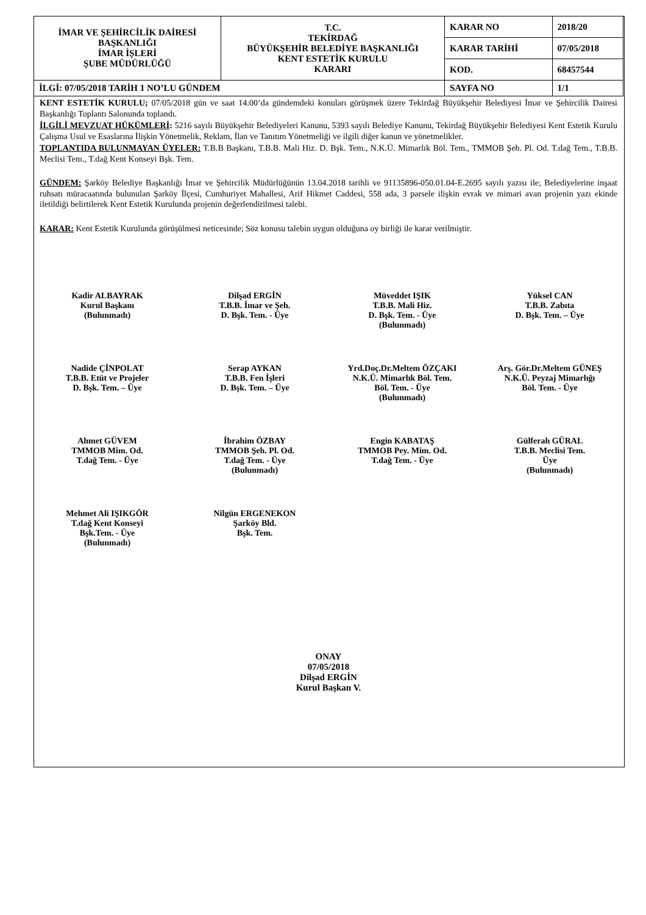| İMAR VE ŞEHİRCİLİK DAİRESİ BAŞKANLIĞI İMAR İŞLERİ ŞUBE MÜDÜRLÜĞÜ | T.C. TEKİRDAĞ BÜYÜKŞEHİR BELEDİYE BAŞKANLIĞI KENT ESTETİK KURULU KARARI | KARAR NO | 2018/20 |
| | | KARAR TARİHİ | 07/05/2018 |
| | | KOD. | 68457544 |
| İLGİ: 07/05/2018 TARİH 1 NO’LU GÜNDEM | | SAYFA NO | 1/1 |
KENT ESTETİK KURULU; 07/05/2018 gün ve saat 14:00’da gündemdeki konuları görüşmek üzere Tekirdağ Büyükşehir Belediyesi İmar ve Şehircilik Dairesi Başkanlığı Toplantı Salonunda toplandı.
İLGİLİ MEVZUAT HÜKÜMLERİ: 5216 sayılı Büyükşehir Belediyeleri Kanunu, 5393 sayılı Belediye Kanunu, Tekirdağ Büyükşehir Belediyesi Kent Estetik Kurulu Çalışma Usul ve Esaslarına İlişkin Yönetmelik, Reklam, İlan ve Tanıtım Yönetmeliği ve ilgili diğer kanun ve yönetmelikler.
TOPLANTIDA BULUNMAYAN ÜYELER: T.B.B Başkanı, T.B.B. Mali Hiz. D. Bşk. Tem., N.K.Ü. Mimarlık Böl. Tem., TMMOB Şeh. Pl. Od. T.dağ Tem., T.B.B. Meclisi Tem., T.dağ Kent Konseyi Bşk. Tem.
GÜNDEM: Şarköy Belediye Başkanlığı İmar ve Şehircilik Müdürlüğünün 13.04.2018 tarihli ve 91135896-050.01.04-E.2695 sayılı yazısı ile; Belediyelerine inşaat ruhsatı müracaatında bulunulan Şarköy İlçesi, Cumhuriyet Mahallesi, Arif Hikmet Caddesi, 558 ada, 3 parsele ilişkin evrak ve mimari avan projenin yazı ekinde iletildiği belirtilerek Kent Estetik Kurulunda projenin değerlendirilmesi talebi.
KARAR: Kent Estetik Kurulunda görüşülmesi neticesinde; Söz konusu talebin uygun olduğuna oy birliği ile karar verilmiştir.
Kadir ALBAYRAK
Kurul Başkanı
(Bulunmadı)
Dilşad ERGİN
T.B.B. İmar ve Şeh.
D. Bşk. Tem. - Üye
Müveddet IŞIK
T.B.B. Mali Hiz.
D. Bşk. Tem. - Üye
(Bulunmadı)
Yüksel CAN
T.B.B. Zabıta
D. Bşk. Tem. – Üye
Nadide ÇİNPOLAT
T.B.B. Etüt ve Projeler
D. Bşk. Tem. – Üye
Serap AYKAN
T.B.B. Fen İşleri
D. Bşk. Tem. – Üye
Yrd.Doç.Dr.Meltem ÖZÇAKI
N.K.Ü. Mimarlık Böl. Tem.
Böl. Tem. - Üye
(Bulunmadı)
Arş. Gör.Dr.Meltem GÜNEŞ
N.K.Ü. Peyzaj Mimarlığı
Böl. Tem. - Üye
Ahmet GÜVEM
TMMOB Mim. Od.
T.dağ Tem. - Üye
İbrahim ÖZBAY
TMMOB Şeh. Pl. Od.
T.dağ Tem. - Üye
(Bulunmadı)
Engin KABATAŞ
TMMOB Pey. Mim. Od.
T.dağ Tem. - Üye
Gülferah GÜRAL
T.B.B. Meclisi Tem.
Üye
(Bulunmadı)
Mehmet Ali IŞIKGÖR
T.dağ Kent Konseyi
Bşk.Tem. - Üye
(Bulunmadı)
Nilgün ERGENEKON
Şarköy Bld.
Bşk. Tem.
ONAY
07/05/2018
Dilşad ERGİN
Kurul Başkan V.